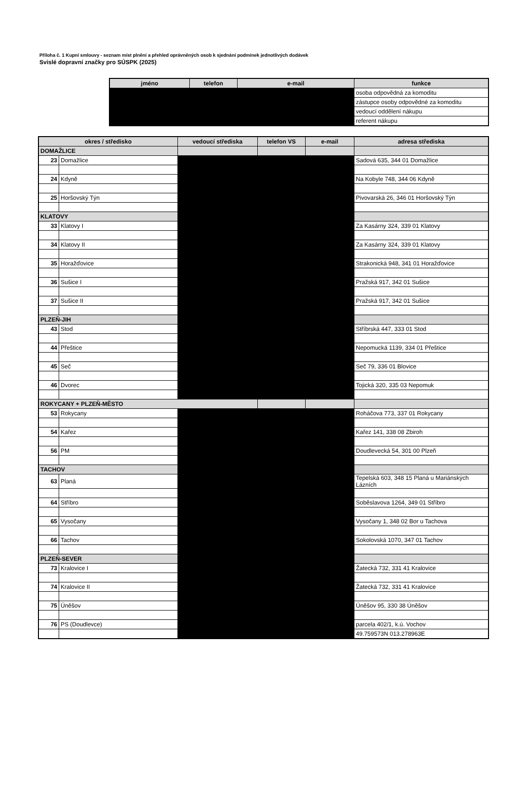Příloha č. 1 Kupní smlouvy - seznam míst plnění a přehled oprávněných osob k sjednání podmínek jednotlivých dodávek
Svislé dopravní značky pro SÚSPK (2025)
| jméno | telefon | e-mail | funkce |
| --- | --- | --- | --- |
| | | | osoba odpovědná za komoditu |
| | | | zástupce osoby odpovědné za komoditu |
| | | | vedoucí oddělení nákupu |
| | | | referent nákupu |
| okres / středisko | | vedoucí střediska | telefon VS | e-mail | adresa střediska |
| --- | --- | --- | --- | --- | --- |
| DOMAŽLICE | | | | | |
| 23 | Domažlice | | | | Sadová 635, 344 01 Domažlice |
| 24 | Kdyně | | | | Na Kobyle 748, 344 06 Kdyně |
| 25 | Horšovský Týn | | | | Pivovarská 26, 346 01 Horšovský Týn |
| KLATOVY | | | | | |
| 33 | Klatovy I | | | | Za Kasárny 324, 339 01 Klatovy |
| 34 | Klatovy II | | | | Za Kasárny 324, 339 01 Klatovy |
| 35 | Horažďovice | | | | Strakonická 948, 341 01 Horažďovice |
| 36 | Sušice I | | | | Pražská 917, 342 01 Sušice |
| 37 | Sušice II | | | | Pražská 917, 342 01 Sušice |
| PLZEŇ-JIH | | | | | |
| 43 | Stod | | | | Stříbrská 447, 333 01 Stod |
| 44 | Přeštice | | | | Nepomucká 1139, 334 01 Přeštice |
| 45 | Seč | | | | Seč 79, 336 01 Blovice |
| 46 | Dvorec | | | | Tojická 320, 335 03 Nepomuk |
| ROKYCANY + PLZEŇ-MĚSTO | | | | | |
| 53 | Rokycany | | | | Roháčova 773, 337 01 Rokycany |
| 54 | Kařez | | | | Kařez 141, 338 08 Zbiroh |
| 56 | PM | | | | Doudlevecká 54, 301 00 Plzeň |
| TACHOV | | | | | |
| 63 | Planá | | | | Tepelská 603, 348 15 Planá u Mariánských Lázních |
| 64 | Stříbro | | | | Soběslavova 1264, 349 01 Stříbro |
| 65 | Vysočany | | | | Vysočany 1, 348 02 Bor u Tachova |
| 66 | Tachov | | | | Sokolovská 1070, 347 01 Tachov |
| PLZEŇ-SEVER | | | | | |
| 73 | Kralovice I | | | | Žatecká 732, 331 41 Kralovice |
| 74 | Kralovice II | | | | Žatecká 732, 331 41 Kralovice |
| 75 | Úněšov | | | | Úněšov 95, 330 38 Úněšov |
| 76 | PS (Doudlevce) | | | | parcela 402/1, k.ú. Vochov |
| | | | | | 49.759573N 013.278963E |